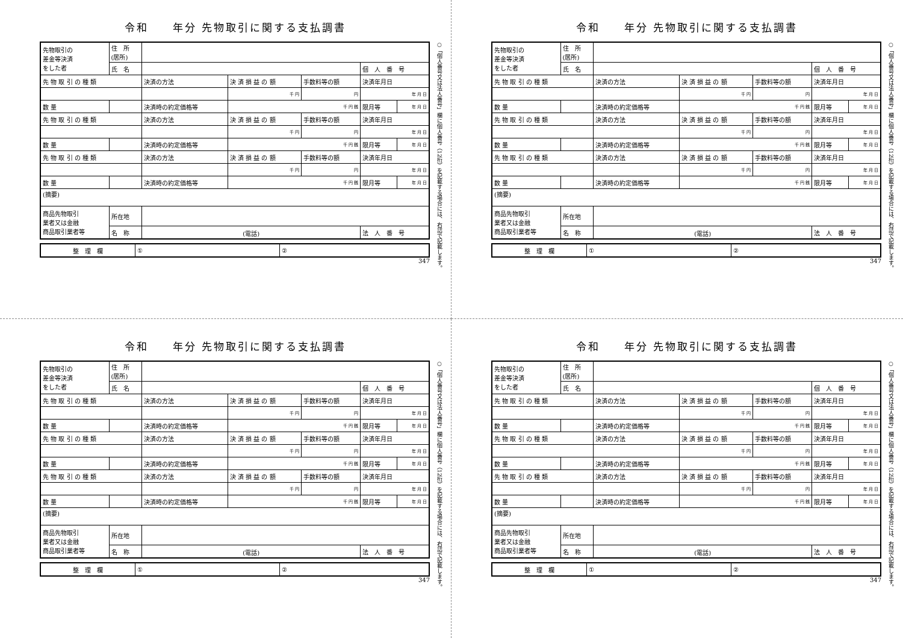令和　　年分 先物取引に関する支払調書
| 先物取引の 差金等決済 をした者 | 住 所 (居所) | | | | | |
| | 氏 名 | | | | 個 人 番 号 | |
| 先 物 取 引 の 種 類 | | 決済の方法 | 決 済 損 益 の 額 | 手数料等の額 | 決済年月日 | |
| | | | 千 円 | 円 | 年 月 日 | |
| 数 量 | | 決済時の約定価格等 | 千 円 銭 | | 限月等 | 年 月 日 |
| 先 物 取 引 の 種 類 | | 決済の方法 | 決 済 損 益 の 額 | 手数料等の額 | 決済年月日 | |
| | | | 千 円 | 円 | 年 月 日 | |
| 数 量 | | 決済時の約定価格等 | 千 円 銭 | | 限月等 | 年 月 日 |
| 先 物 取 引 の 種 類 | | 決済の方法 | 決 済 損 益 の 額 | 手数料等の額 | 決済年月日 | |
| | | | 千 円 | 円 | 年 月 日 | |
| 数 量 | | 決済時の約定価格等 | 千 円 銭 | | 限月等 | 年 月 日 |
| (摘要) | | | | | | |
| 商品先物取引 業者又は金融 商品取引業者等 | 所在地 | | | | | |
| | 名 称 | (電話) | | | 法 人 番 号 | |
| 整 理 欄 | ① | ② |
347
○「個人番号又は法人番号」欄に個人番号（12桁）を記載する場合には、右詰で記載します。
令和　　年分 先物取引に関する支払調書
| 先物取引の 差金等決済 をした者 | 住 所 (居所) | | | | | |
| | 氏 名 | | | | 個 人 番 号 | |
| 先 物 取 引 の 種 類 | | 決済の方法 | 決 済 損 益 の 額 | 手数料等の額 | 決済年月日 | |
| | | | 千 円 | 円 | 年 月 日 | |
| 数 量 | | 決済時の約定価格等 | 千 円 銭 | | 限月等 | 年 月 日 |
| 先 物 取 引 の 種 類 | | 決済の方法 | 決 済 損 益 の 額 | 手数料等の額 | 決済年月日 | |
| | | | 千 円 | 円 | 年 月 日 | |
| 数 量 | | 決済時の約定価格等 | 千 円 銭 | | 限月等 | 年 月 日 |
| 先 物 取 引 の 種 類 | | 決済の方法 | 決 済 損 益 の 額 | 手数料等の額 | 決済年月日 | |
| | | | 千 円 | 円 | 年 月 日 | |
| 数 量 | | 決済時の約定価格等 | 千 円 銭 | | 限月等 | 年 月 日 |
| (摘要) | | | | | | |
| 商品先物取引 業者又は金融 商品取引業者等 | 所在地 | | | | | |
| | 名 称 | (電話) | | | 法 人 番 号 | |
| 整 理 欄 | ① | ② |
347
○「個人番号又は法人番号」欄に個人番号（12桁）を記載する場合には、右詰で記載します。
令和　　年分 先物取引に関する支払調書
| 先物取引の 差金等決済 をした者 | 住 所 (居所) | | | | | |
| | 氏 名 | | | | 個 人 番 号 | |
| 先 物 取 引 の 種 類 | | 決済の方法 | 決 済 損 益 の 額 | 手数料等の額 | 決済年月日 | |
| | | | 千 円 | 円 | 年 月 日 | |
| 数 量 | | 決済時の約定価格等 | 千 円 銭 | | 限月等 | 年 月 日 |
| 先 物 取 引 の 種 類 | | 決済の方法 | 決 済 損 益 の 額 | 手数料等の額 | 決済年月日 | |
| | | | 千 円 | 円 | 年 月 日 | |
| 数 量 | | 決済時の約定価格等 | 千 円 銭 | | 限月等 | 年 月 日 |
| 先 物 取 引 の 種 類 | | 決済の方法 | 決 済 損 益 の 額 | 手数料等の額 | 決済年月日 | |
| | | | 千 円 | 円 | 年 月 日 | |
| 数 量 | | 決済時の約定価格等 | 千 円 銭 | | 限月等 | 年 月 日 |
| (摘要) | | | | | | |
| 商品先物取引 業者又は金融 商品取引業者等 | 所在地 | | | | | |
| | 名 称 | (電話) | | | 法 人 番 号 | |
| 整 理 欄 | ① | ② |
347
○「個人番号又は法人番号」欄に個人番号（12桁）を記載する場合には、右詰で記載します。
令和　　年分 先物取引に関する支払調書
| 先物取引の 差金等決済 をした者 | 住 所 (居所) | | | | | |
| | 氏 名 | | | | 個 人 番 号 | |
| 先 物 取 引 の 種 類 | | 決済の方法 | 決 済 損 益 の 額 | 手数料等の額 | 決済年月日 | |
| | | | 千 円 | 円 | 年 月 日 | |
| 数 量 | | 決済時の約定価格等 | 千 円 銭 | | 限月等 | 年 月 日 |
| 先 物 取 引 の 種 類 | | 決済の方法 | 決 済 損 益 の 額 | 手数料等の額 | 決済年月日 | |
| | | | 千 円 | 円 | 年 月 日 | |
| 数 量 | | 決済時の約定価格等 | 千 円 銭 | | 限月等 | 年 月 日 |
| 先 物 取 引 の 種 類 | | 決済の方法 | 決 済 損 益 の 額 | 手数料等の額 | 決済年月日 | |
| | | | 千 円 | 円 | 年 月 日 | |
| 数 量 | | 決済時の約定価格等 | 千 円 銭 | | 限月等 | 年 月 日 |
| (摘要) | | | | | | |
| 商品先物取引 業者又は金融 商品取引業者等 | 所在地 | | | | | |
| | 名 称 | (電話) | | | 法 人 番 号 | |
| 整 理 欄 | ① | ② |
347
○「個人番号又は法人番号」欄に個人番号（12桁）を記載する場合には、右詰で記載します。